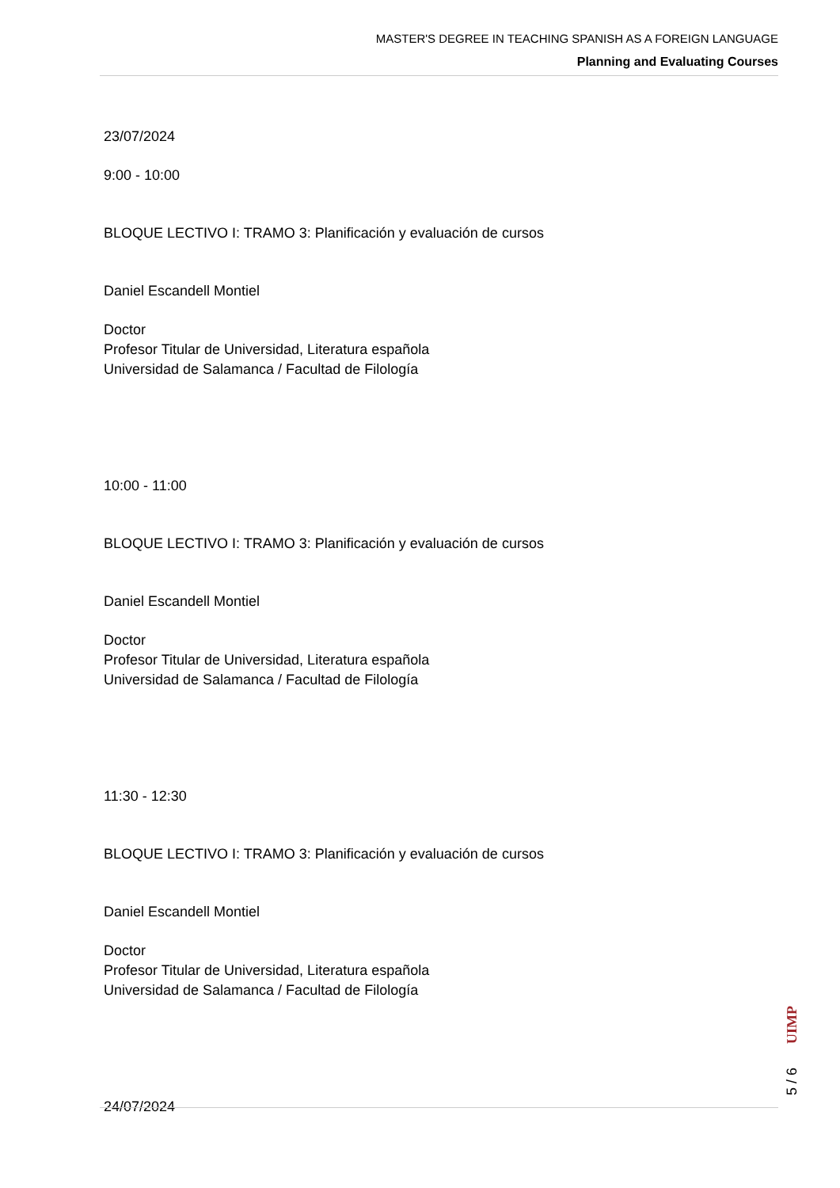MASTER'S DEGREE IN TEACHING SPANISH AS A FOREIGN LANGUAGE
Planning and Evaluating Courses
23/07/2024
9:00 - 10:00
BLOQUE LECTIVO I: TRAMO 3: Planificación y evaluación de cursos
Daniel Escandell Montiel
Doctor
Profesor Titular de Universidad, Literatura española
Universidad de Salamanca / Facultad de Filología
10:00 - 11:00
BLOQUE LECTIVO I: TRAMO 3: Planificación y evaluación de cursos
Daniel Escandell Montiel
Doctor
Profesor Titular de Universidad, Literatura española
Universidad de Salamanca / Facultad de Filología
11:30 - 12:30
BLOQUE LECTIVO I: TRAMO 3: Planificación y evaluación de cursos
Daniel Escandell Montiel
Doctor
Profesor Titular de Universidad, Literatura española
Universidad de Salamanca / Facultad de Filología
24/07/2024
UIMP
5 / 6